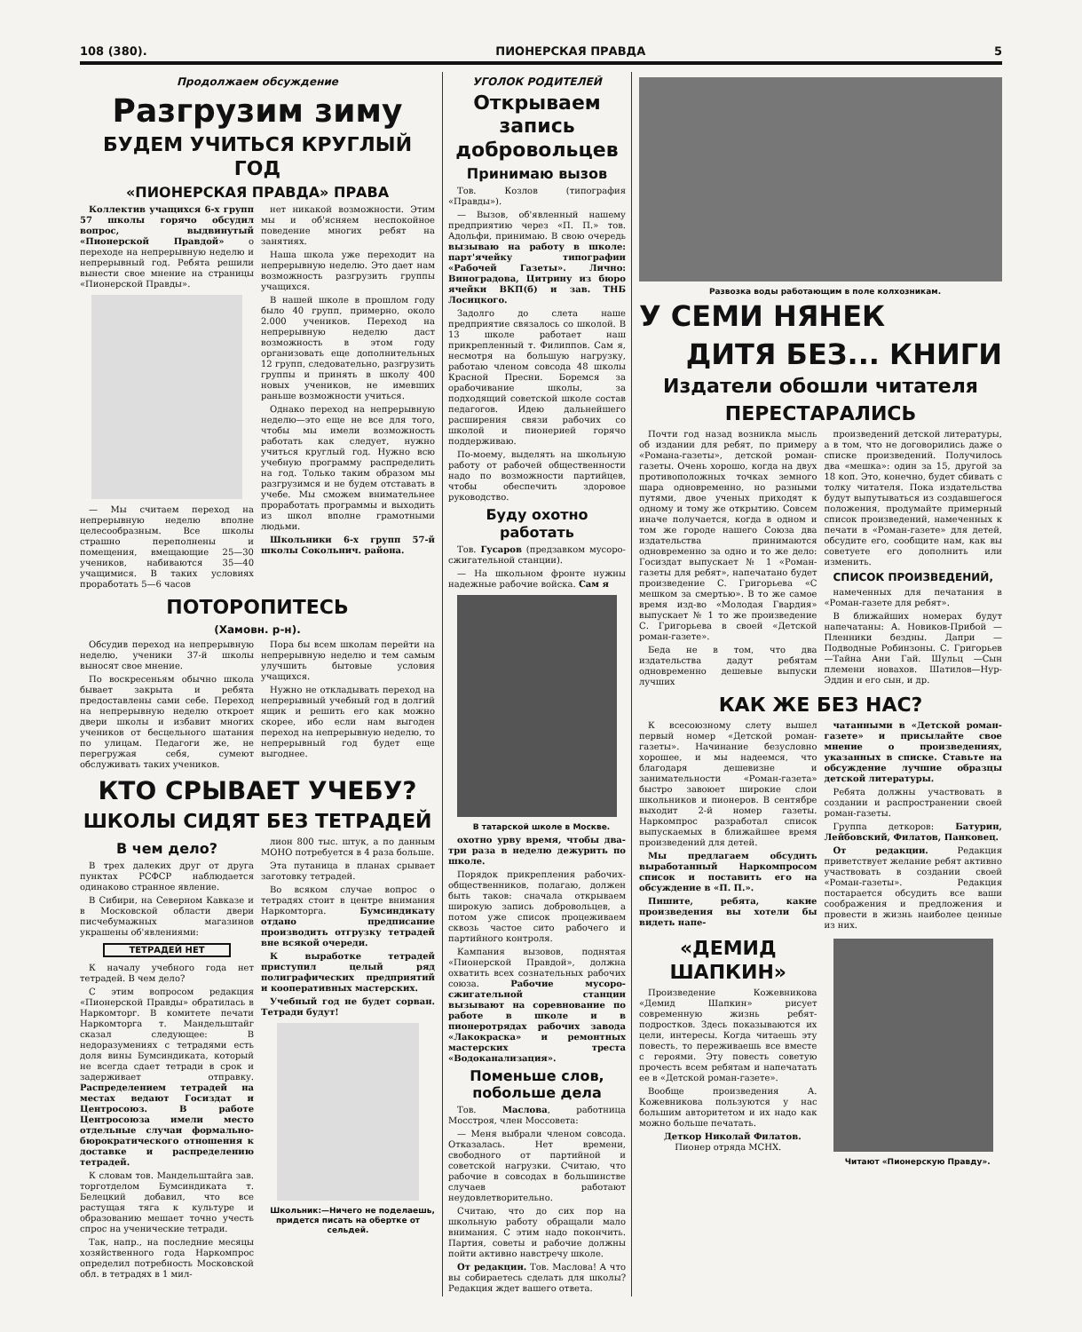108 (380). ПИОНЕРСКАЯ ПРАВДА 5
Продолжаем обсуждение
Разгрузим зиму
БУДЕМ УЧИТЬСЯ КРУГЛЫЙ ГОД
«ПИОНЕРСКАЯ ПРАВДА» ПРАВА
Коллектив учащихся 6-х групп 57 школы горячо обсудил вопрос, выдвинутый «Пионерской Правдой» о переходе на непрерывную неделю и непрерывный год. Ребята решили вынести свое мнение на страницы «Пионерской Правды».
— Мы считаем переход на непрерывную неделю вполне целесообразным. Все школы страшно переполнены и помещения, вмещающие 25—30 учеников, набиваются 35—40 учащимися. В таких условиях проработать 5—6 часов
нет никакой возможности. Этим мы и об'ясняем неспокойное поведение многих ребят на занятиях.
Наша школа уже переходит на непрерывную неделю. Это дает нам возможность разгрузить группы учащихся.
В нашей школе в прошлом году было 40 групп, примерно, около 2.000 учеников. Переход на непрерывную неделю даст возможность в этом году организовать еще дополнительных 12 групп, следовательно, разгрузить группы и принять в школу 400 новых учеников, не имевших раньше возможности учиться.
Однако переход на непрерывную неделю—это еще не все для того, чтобы мы имели возможность работать как следует, нужно учиться круглый год. Нужно всю учебную программу распределить на год. Только таким образом мы разгрузимся и не будем отставать в учебе. Мы сможем внимательнее проработать программы и выходить из школ вполне грамотными людьми.
Школьники 6-х групп 57-й школы Сокольнич. района.
ПОТОРОПИТЕСЬ
(Хамовн. р-н).
Обсудив переход на непрерывную неделю, ученики 37-й школы выносят свое мнение.
По воскресеньям обычно школа бывает закрыта и ребята предоставлены сами себе. Переход на непрерывную неделю откроет двери школы и избавит многих учеников от бесцельного шатания по улицам. Педагоги же, не перегружая себя, сумеют обслуживать таких учеников.
Пора бы всем школам перейти на непрерывную неделю и тем самым улучшить бытовые условия учащихся.
Нужно не откладывать переход на непрерывный учебный год в долгий ящик и решить его как можно скорее, ибо если нам выгоден переход на непрерывную неделю, то непрерывный год будет еще выгоднее.
КТО СРЫВАЕТ УЧЕБУ?
ШКОЛЫ СИДЯТ БЕЗ ТЕТРАДЕЙ
В чем дело?
В трех далеких друг от друга пунктах РСФСР наблюдается одинаково странное явление.
В Сибири, на Северном Кавказе и в Московской области двери писчебумажных магазинов украшены об'явлениями:
ТЕТРАДЕЙ НЕТ
К началу учебного года нет тетрадей. В чем дело?
С этим вопросом редакция «Пионерской Правды» обратилась в Наркомторг. В комитете печати Наркомторга т. Мандельштайг сказал следующее: В недоразумениях с тетрадями есть доля вины Бумсиндиката, который не всегда сдает тетради в срок и задерживает отправку. Распределением тетрадей на местах ведают Госиздат и Центросоюз. В работе Центросоюза имели место отдельные случаи формально-бюрократического отношения к доставке и распределению тетрадей.
К словам тов. Мандельштайга зав. торготделом Бумсиндиката т. Белецкий добавил, что все растущая тяга к культуре и образованию мешает точно учесть спрос на ученические тетради.
Так, напр., на последние месяцы хозяйственного года Наркомпрос определил потребность Московской обл. в тетрадях в 1 мил-
лион 800 тыс. штук, а по данным МОНО потребуется в 4 раза больше.
Эта путаница в планах срывает заготовку тетрадей.
Во всяком случае вопрос о тетрадях стоит в центре внимания Наркомторга. Бумсиндикату отдано предписание производить отгрузку тетрадей вне всякой очереди.
К выработке тетрадей приступил целый ряд полиграфических предприятий и кооперативных мастерских.
Учебный год не будет сорван. Тетради будут!
Школьник:—Ничего не поделаешь, придется писать на обертке от сельдей.
УГОЛОК РОДИТЕЛЕЙ
Открываем запись добровольцев
Принимаю вызов
Тов. Козлов (типография «Правды»).
— Вызов, об'явленный нашему предприятию через «П. П.» тов. Адольфи, принимаю. В свою очередь вызываю на работу в школе: парт'ячейку типографии «Рабочей Газеты». Лично: Виноградова, Цитрину из бюро ячейки ВКП(б) и зав. ТНБ Лосицкого.
Задолго до слета наше предприятие связалось со школой. В 13 школе работает наш прикрепленный т. Филиппов. Сам я, несмотря на большую нагрузку, работаю членом совсода 48 школы Красной Пресни. Боремся за орабочивание школы, за подходящий советской школе состав педагогов. Идею дальнейшего расширения связи рабочих со школой и пионерией горячо поддерживаю.
По-моему, выделять на школьную работу от рабочей общественности надо по возможности партийцев, чтобы обеспечить здоровое руководство.
Буду охотно работать
Тов. Гусаров (предзавком мусоро-сжигательной станции).
— На школьном фронте нужны надежные рабочие войска. Сам я
В татарской школе в Москве.
охотно урву время, чтобы два-три раза в неделю дежурить по школе.
Порядок прикрепления рабочих-общественников, полагаю, должен быть таков: сначала открываем широкую запись добровольцев, а потом уже список процеживаем сквозь частое сито рабочего и партийного контроля.
Кампания вызовов, поднятая «Пионерской Правдой», должна охватить всех сознательных рабочих союза. Рабочие мусоро-сжигательной станции вызывают на соревнование по работе в школе и в пионеротрядах рабочих завода «Лакокраска» и ремонтных мастерских треста «Водоканализация».
Поменьше слов, побольше дела
Тов. Маслова, работница Мосстроя, член Моссовета:
— Меня выбрали членом совсода. Отказалась. Нет времени, свободного от партийной и советской нагрузки. Считаю, что рабочие в совсодах в большинстве случаев работают неудовлетворительно.
Считаю, что до сих пор на школьную работу обращали мало внимания. С этим надо покончить. Партия, советы и рабочие должны пойти активно навстречу школе.
От редакции. Тов. Маслова! А что вы собираетесь сделать для школы? Редакция ждет вашего ответа.
Развозка воды работающим в поле колхозникам.
У СЕМИ НЯНЕК
ДИТЯ БЕЗ... КНИГИ
Издатели обошли читателя
ПЕРЕСТАРАЛИСЬ
Почти год назад возникла мысль об издании для ребят, по примеру «Романа-газеты», детской роман-газеты. Очень хорошо, когда на двух противоположных точках земного шара одновременно, но разными путями, двое ученых приходят к одному и тому же открытию. Совсем иначе получается, когда в одном и том же городе нашего Союза два издательства принимаются одновременно за одно и то же дело: Госиздат выпускает № 1 «Роман-газеты для ребят», напечатано будет произведение С. Григорьева «С мешком за смертью». В то же самое время изд-во «Молодая Гвардия» выпускает № 1 то же произведение С. Григорьева в своей «Детской роман-газете».
Беда не в том, что два издательства дадут ребятам одновременно дешевые выпуски лучших
произведений детской литературы, а в том, что не договорились даже о списке произведений. Получилось два «мешка»: один за 15, другой за 18 коп. Это, конечно, будет сбивать с толку читателя. Пока издательства будут выпутываться из создавшегося положения, продумайте примерный список произведений, намеченных к печати в «Роман-газете» для детей, обсудите его, сообщите нам, как вы советуете его дополнить или изменить.
СПИСОК ПРОИЗВЕДЕНИЙ,
намеченных для печатания в «Роман-газете для ребят».
В ближайших номерах будут напечатаны: А. Новиков-Прибой —Пленники бездны. Дапри — Подводные Робинзоны. С. Григорьев—Тайна Ани Гай. Шульц —Сын племени новахов. Шатилов—Нур-Эддин и его сын, и др.
КАК ЖЕ БЕЗ НАС?
К всесоюзному слету вышел первый номер «Детской роман-газеты». Начинание безусловно хорошее, и мы надеемся, что благодаря дешевизне и занимательности «Роман-газета» быстро завоюет широкие слои школьников и пионеров. В сентябре выходит 2-й номер газеты. Наркомпрос разработал список выпускаемых в ближайшее время произведений для детей.
Мы предлагаем обсудить выработанный Наркомпросом список и поставить его на обсуждение в «П. П.».
Пишите, ребята, какие произведения вы хотели бы видеть напе-
чатанными в «Детской роман-газете» и присылайте свое мнение о произведениях, указанных в списке. Ставьте на обсуждение лучшие образцы детской литературы.
Ребята должны участвовать в создании и распространении своей роман-газеты.
Группа деткоров: Батурин, Лейбовский, Филатов, Панковец.
От редакции. Редакция приветствует желание ребят активно участвовать в создании своей «Роман-газеты». Редакция постарается обсудить все ваши соображения и предложения и провести в жизнь наиболее ценные из них.
«ДЕМИД ШАПКИН»
Произведение Кожевникова «Демид Шапкин» рисует современную жизнь ребят-подростков. Здесь показываются их цели, интересы. Когда читаешь эту повесть, то переживаешь все вместе с героями. Эту повесть советую прочесть всем ребятам и напечатать ее в «Детской роман-газете».
Вообще произведения А. Кожевникова пользуются у нас большим авторитетом и их надо как можно больше печатать.
Деткор Николай Филатов.
Пионер отряда МСНХ.
Читают «Пионерскую Правду».